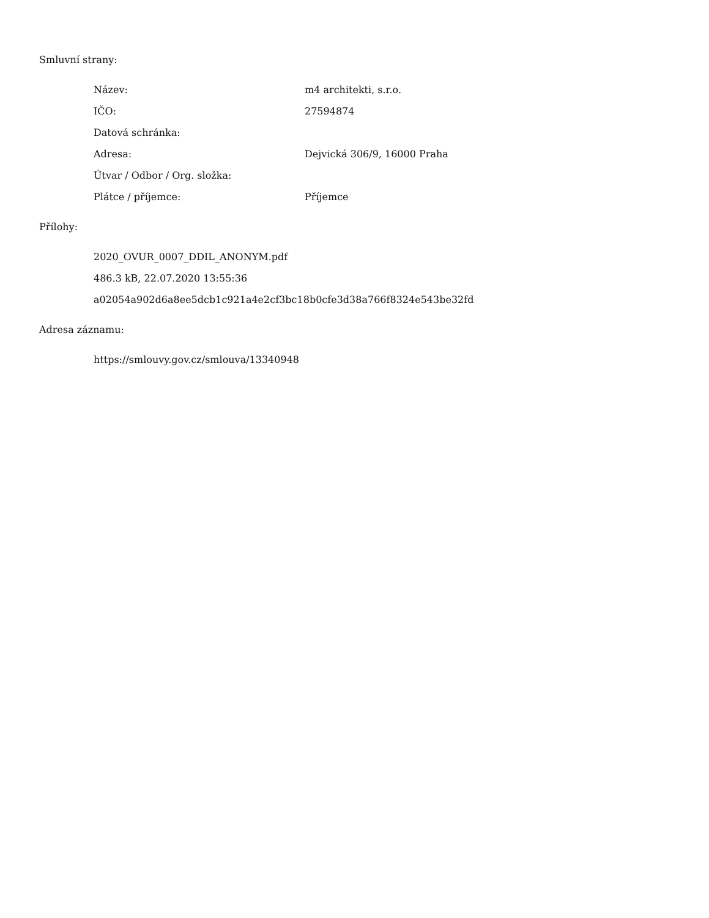Smluvní strany:
| Název: | m4 architekti, s.r.o. |
| IČO: | 27594874 |
| Datová schránka: | |
| Adresa: | Dejvická 306/9, 16000 Praha |
| Útvar / Odbor / Org. složka: | |
| Plátce / příjemce: | Příjemce |
Přílohy:
2020_OVUR_0007_DDIL_ANONYM.pdf
486.3 kB, 22.07.2020 13:55:36
a02054a902d6a8ee5dcb1c921a4e2cf3bc18b0cfe3d38a766f8324e543be32fd
Adresa záznamu:
https://smlouvy.gov.cz/smlouva/13340948